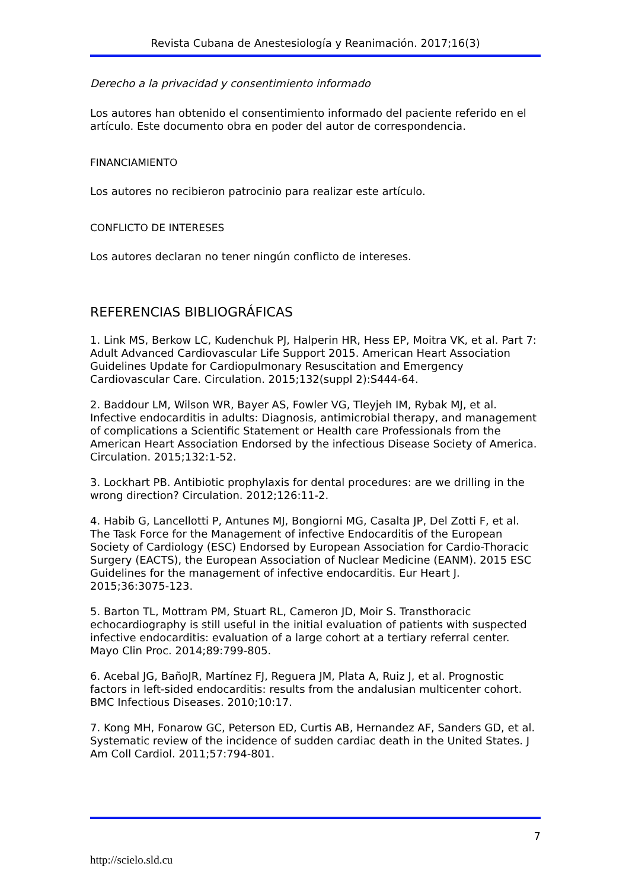Revista Cubana de Anestesiología y Reanimación. 2017;16(3)
Derecho a la privacidad y consentimiento informado
Los autores han obtenido el consentimiento informado del paciente referido en el artículo. Este documento obra en poder del autor de correspondencia.
FINANCIAMIENTO
Los autores no recibieron patrocinio para realizar este artículo.
CONFLICTO DE INTERESES
Los autores declaran no tener ningún conflicto de intereses.
REFERENCIAS BIBLIOGRÁFICAS
1. Link MS, Berkow LC, Kudenchuk PJ, Halperin HR, Hess EP, Moitra VK, et al. Part 7: Adult Advanced Cardiovascular Life Support 2015. American Heart Association Guidelines Update for Cardiopulmonary Resuscitation and Emergency Cardiovascular Care. Circulation. 2015;132(suppl 2):S444-64.
2. Baddour LM, Wilson WR, Bayer AS, Fowler VG, Tleyjeh IM, Rybak MJ, et al. Infective endocarditis in adults: Diagnosis, antimicrobial therapy, and management of complications a Scientific Statement or Health care Professionals from the American Heart Association Endorsed by the infectious Disease Society of America. Circulation. 2015;132:1-52.
3. Lockhart PB. Antibiotic prophylaxis for dental procedures: are we drilling in the wrong direction? Circulation. 2012;126:11-2.
4. Habib G, Lancellotti P, Antunes MJ, Bongiorni MG, Casalta JP, Del Zotti F, et al. The Task Force for the Management of infective Endocarditis of the European Society of Cardiology (ESC) Endorsed by European Association for Cardio-Thoracic Surgery (EACTS), the European Association of Nuclear Medicine (EANM). 2015 ESC Guidelines for the management of infective endocarditis. Eur Heart J. 2015;36:3075-123.
5. Barton TL, Mottram PM, Stuart RL, Cameron JD, Moir S. Transthoracic echocardiography is still useful in the initial evaluation of patients with suspected infective endocarditis: evaluation of a large cohort at a tertiary referral center. Mayo Clin Proc. 2014;89:799-805.
6. Acebal JG, BañoJR, Martínez FJ, Reguera JM, Plata A, Ruiz J, et al. Prognostic factors in left-sided endocarditis: results from the andalusian multicenter cohort. BMC Infectious Diseases. 2010;10:17.
7. Kong MH, Fonarow GC, Peterson ED, Curtis AB, Hernandez AF, Sanders GD, et al. Systematic review of the incidence of sudden cardiac death in the United States. J Am Coll Cardiol. 2011;57:794-801.
7
http://scielo.sld.cu